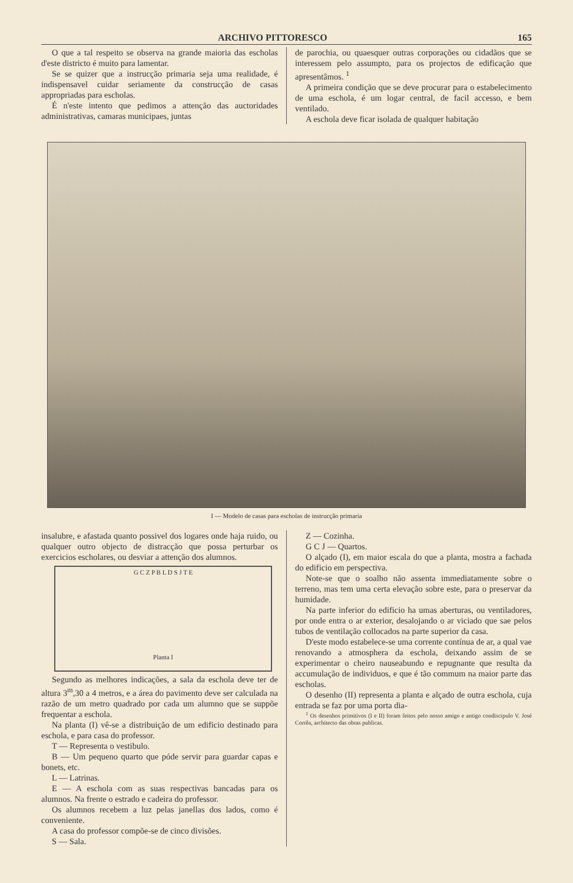ARCHIVO PITTORESCO 165
O que a tal respeito se observa na grande maioria das escholas d'este districto é muito para lamentar.
Se se quizer que a instrucção primaria seja uma realidade, é indispensavel cuidar seriamente da construcção de casas appropriadas para escholas.
É n'este intento que pedimos a attenção das auctoridades administrativas, camaras municipaes, juntas
de parochia, ou quaesquer outras corporações ou cidadãos que se interessem pelo assumpto, para os projectos de edificação que apresentâmos. <sup>1</sup>
A primeira condição que se deve procurar para o estabelecimento de uma eschola, é um logar central, de facil accesso, e bem ventilado.
A eschola deve ficar isolada de qualquer habitação
I — Modelo de casas para escholas de instrucção primaria
insalubre, e afastada quanto possivel dos logares onde haja ruido, ou qualquer outro objecto de distracção que possa perturbar os exercicios escholares, ou desviar a attenção dos alumnos.
G C Z P B L D S J T E
Planta I
Segundo as melhores indicações, a sala da eschola deve ter de altura 3<sup>m</sup>,30 a 4 metros, e a área do pavimento deve ser calculada na razão de um metro quadrado por cada um alumno que se suppõe frequentar a eschola.
Na planta (I) vê-se a distribuição de um edificio destinado para eschola, e para casa do professor.
T — Representa o vestibulo.
B — Um pequeno quarto que póde servir para guardar capas e bonets, etc.
L — Latrinas.
E — A eschola com as suas respectivas bancadas para os alumnos. Na frente o estrado e cadeira do professor.
Os alumnos recebem a luz pelas janellas dos lados, como é conveniente.
A casa do professor compõe-se de cinco divisões.
S — Sala.
Z — Cozinha.
G C J — Quartos.
O alçado (I), em maior escala do que a planta, mostra a fachada do edificio em perspectiva.
Note-se que o soalho não assenta immediatamente sobre o terreno, mas tem uma certa elevação sobre este, para o preservar da humidade.
Na parte inferior do edificio ha umas aberturas, ou ventiladores, por onde entra o ar exterior, desalojando o ar viciado que sae pelos tubos de ventilação collocados na parte superior da casa.
D'este modo estabelece-se uma corrente contínua de ar, a qual vae renovando a atmosphera da eschola, deixando assim de se experimentar o cheiro nauseabundo e repugnante que resulta da accumulação de individuos, e que é tão commum na maior parte das escholas.
O desenho (II) representa a planta e alçado de outra eschola, cuja entrada se faz por uma porta dia-
<sup>1</sup> Os desenhos primitivos (I e II) foram feitos pelo nosso amigo e antigo condiscipulo V. José Corrêa, architecto das obras publicas.